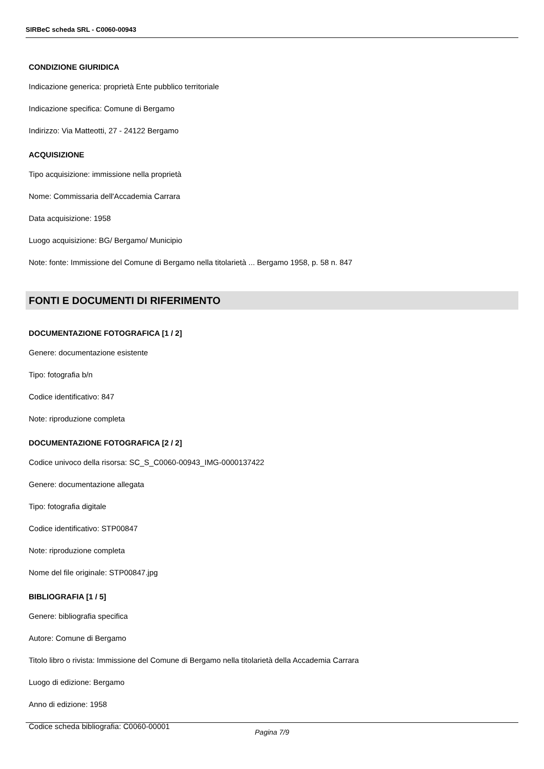SIRBeC scheda SRL - C0060-00943
CONDIZIONE GIURIDICA
Indicazione generica: proprietà Ente pubblico territoriale
Indicazione specifica: Comune di Bergamo
Indirizzo: Via Matteotti, 27 - 24122 Bergamo
ACQUISIZIONE
Tipo acquisizione: immissione nella proprietà
Nome: Commissaria dell'Accademia Carrara
Data acquisizione: 1958
Luogo acquisizione: BG/ Bergamo/ Municipio
Note: fonte: Immissione del Comune di Bergamo nella titolarietà ... Bergamo 1958, p. 58 n. 847
FONTI E DOCUMENTI DI RIFERIMENTO
DOCUMENTAZIONE FOTOGRAFICA [1 / 2]
Genere: documentazione esistente
Tipo: fotografia b/n
Codice identificativo: 847
Note: riproduzione completa
DOCUMENTAZIONE FOTOGRAFICA [2 / 2]
Codice univoco della risorsa: SC_S_C0060-00943_IMG-0000137422
Genere: documentazione allegata
Tipo: fotografia digitale
Codice identificativo: STP00847
Note: riproduzione completa
Nome del file originale: STP00847.jpg
BIBLIOGRAFIA [1 / 5]
Genere: bibliografia specifica
Autore: Comune di Bergamo
Titolo libro o rivista: Immissione del Comune di Bergamo nella titolarietà della Accademia Carrara
Luogo di edizione: Bergamo
Anno di edizione: 1958
Codice scheda bibliografia: C0060-00001
Pagina 7/9